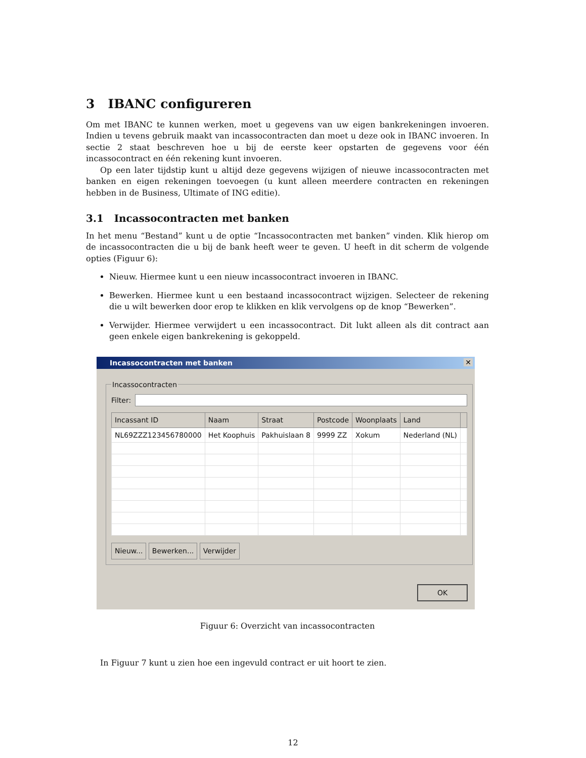3 IBANC configureren
Om met IBANC te kunnen werken, moet u gegevens van uw eigen bankrekeningen invoeren. Indien u tevens gebruik maakt van incassocontracten dan moet u deze ook in IBANC invoeren. In sectie 2 staat beschreven hoe u bij de eerste keer opstarten de gegevens voor één incassocontract en één rekening kunt invoeren.
Op een later tijdstip kunt u altijd deze gegevens wijzigen of nieuwe incassocontracten met banken en eigen rekeningen toevoegen (u kunt alleen meerdere contracten en rekeningen hebben in de Business, Ultimate of ING editie).
3.1 Incassocontracten met banken
In het menu “Bestand” kunt u de optie “Incassocontracten met banken” vinden. Klik hierop om de incassocontracten die u bij de bank heeft weer te geven. U heeft in dit scherm de volgende opties (Figuur 6):
Nieuw. Hiermee kunt u een nieuw incassocontract invoeren in IBANC.
Bewerken. Hiermee kunt u een bestaand incassocontract wijzigen. Selecteer de rekening die u wilt bewerken door erop te klikken en klik vervolgens op de knop “Bewerken”.
Verwijder. Hiermee verwijdert u een incassocontract. Dit lukt alleen als dit contract aan geen enkele eigen bankrekening is gekoppeld.
Incassocontracten met banken ✕
Incassocontracten
Filter:
| Incassant ID | Naam | Straat | Postcode | Woonplaats | Land | |
| --- | --- | --- | --- | --- | --- | --- |
| NL69ZZZ123456780000 | Het Koophuis | Pakhuislaan 8 | 9999 ZZ | Xokum | Nederland (NL) | |
Nieuw... Bewerken... Verwijder
OK
Figuur 6: Overzicht van incassocontracten
In Figuur 7 kunt u zien hoe een ingevuld contract er uit hoort te zien.
12